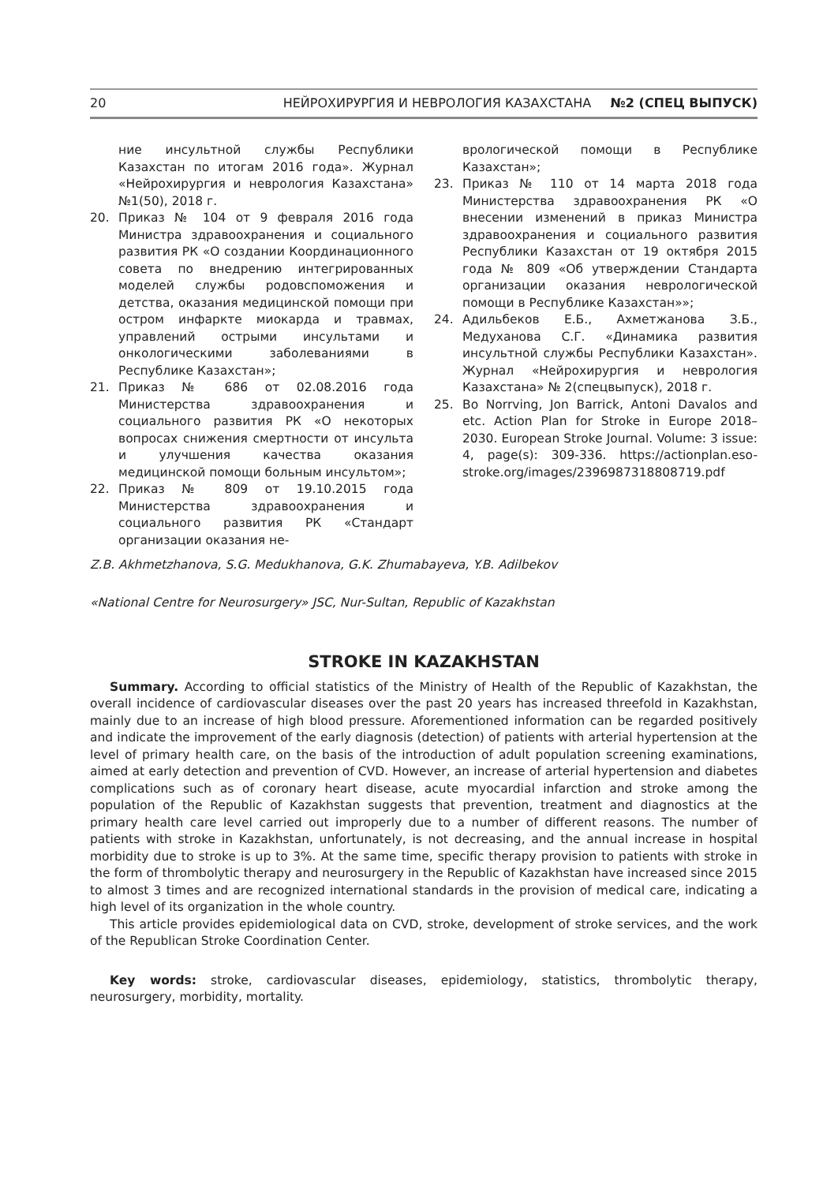20 НЕЙРОХИРУРГИЯ И НЕВРОЛОГИЯ КАЗАХСТАНА №2 (СПЕЦ ВЫПУСК)
ние инсультной службы Республики Казахстан по итогам 2016 года». Журнал «Нейрохирургия и неврология Казахстана» №1(50), 2018 г.
20. Приказ № 104 от 9 февраля 2016 года Министра здравоохранения и социального развития РК «О создании Координационного совета по внедрению интегрированных моделей службы родовспоможения и детства, оказания медицинской помощи при остром инфаркте миокарда и травмах, управлений острыми инсультами и онкологическими заболеваниями в Республике Казахстан»;
21. Приказ № 686 от 02.08.2016 года Министерства здравоохранения и социального развития РК «О некоторых вопросах снижения смертности от инсульта и улучшения качества оказания медицинской помощи больным инсультом»;
22. Приказ № 809 от 19.10.2015 года Министерства здравоохранения и социального развития РК «Стандарт организации оказания не-
врологической помощи в Республике Казахстан»;
23. Приказ № 110 от 14 марта 2018 года Министерства здравоохранения РК «О внесении изменений в приказ Министра здравоохранения и социального развития Республики Казахстан от 19 октября 2015 года № 809 «Об утверждении Стандарта организации оказания неврологической помощи в Республике Казахстан»»;
24. Адильбеков Е.Б., Ахметжанова З.Б., Медуханова С.Г. «Динамика развития инсультной службы Республики Казахстан». Журнал «Нейрохирургия и неврология Казахстана» № 2(спецвыпуск), 2018 г.
25. Bo Norrving, Jon Barrick, Antoni Davalos and etc. Action Plan for Stroke in Europe 2018–2030. European Stroke Journal. Volume: 3 issue: 4, page(s): 309-336. https://actionplan.eso-stroke.org/images/2396987318808719.pdf
Z.B. Akhmetzhanova, S.G. Medukhanova, G.K. Zhumabayeva, Y.B. Adilbekov
«National Centre for Neurosurgery» JSC, Nur-Sultan, Republic of Kazakhstan
STROKE IN KAZAKHSTAN
Summary. According to official statistics of the Ministry of Health of the Republic of Kazakhstan, the overall incidence of cardiovascular diseases over the past 20 years has increased threefold in Kazakhstan, mainly due to an increase of high blood pressure. Aforementioned information can be regarded positively and indicate the improvement of the early diagnosis (detection) of patients with arterial hypertension at the level of primary health care, on the basis of the introduction of adult population screening examinations, aimed at early detection and prevention of CVD. However, an increase of arterial hypertension and diabetes complications such as of coronary heart disease, acute myocardial infarction and stroke among the population of the Republic of Kazakhstan suggests that prevention, treatment and diagnostics at the primary health care level carried out improperly due to a number of different reasons. The number of patients with stroke in Kazakhstan, unfortunately, is not decreasing, and the annual increase in hospital morbidity due to stroke is up to 3%. At the same time, specific therapy provision to patients with stroke in the form of thrombolytic therapy and neurosurgery in the Republic of Kazakhstan have increased since 2015 to almost 3 times and are recognized international standards in the provision of medical care, indicating a high level of its organization in the whole country.
This article provides epidemiological data on CVD, stroke, development of stroke services, and the work of the Republican Stroke Coordination Center.
Key words: stroke, cardiovascular diseases, epidemiology, statistics, thrombolytic therapy, neurosurgery, morbidity, mortality.